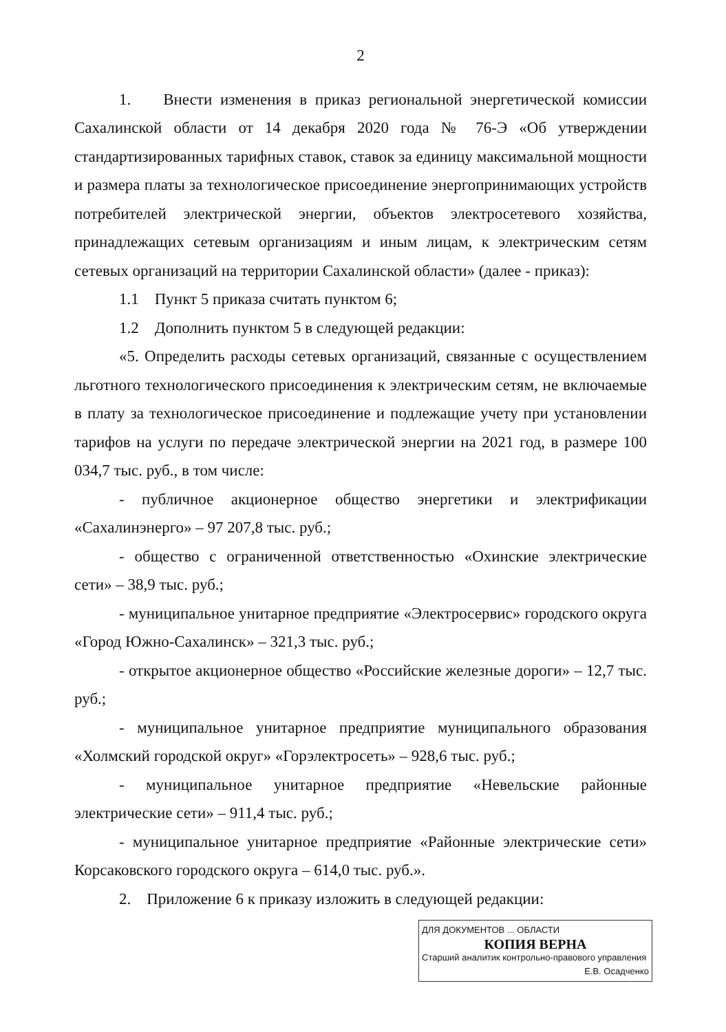2
1. Внести изменения в приказ региональной энергетической комиссии Сахалинской области от 14 декабря 2020 года № 76-Э «Об утверждении стандартизированных тарифных ставок, ставок за единицу максимальной мощности и размера платы за технологическое присоединение энергопринимающих устройств потребителей электрической энергии, объектов электросетевого хозяйства, принадлежащих сетевым организациям и иным лицам, к электрическим сетям сетевых организаций на территории Сахалинской области» (далее - приказ):
1.1 Пункт 5 приказа считать пунктом 6;
1.2 Дополнить пунктом 5 в следующей редакции:
«5. Определить расходы сетевых организаций, связанные с осуществлением льготного технологического присоединения к электрическим сетям, не включаемые в плату за технологическое присоединение и подлежащие учету при установлении тарифов на услуги по передаче электрической энергии на 2021 год, в размере 100 034,7 тыс. руб., в том числе:
- публичное акционерное общество энергетики и электрификации «Сахалинэнерго» – 97 207,8 тыс. руб.;
- общество с ограниченной ответственностью «Охинские электрические сети» – 38,9 тыс. руб.;
- муниципальное унитарное предприятие «Электросервис» городского округа «Город Южно-Сахалинск» – 321,3 тыс. руб.;
- открытое акционерное общество «Российские железные дороги» – 12,7 тыс. руб.;
- муниципальное унитарное предприятие муниципального образования «Холмский городской округ» «Горэлектросеть» – 928,6 тыс. руб.;
- муниципальное унитарное предприятие «Невельские районные электрические сети» – 911,4 тыс. руб.;
- муниципальное унитарное предприятие «Районные электрические сети» Корсаковского городского округа – 614,0 тыс. руб.».
2. Приложение 6 к приказу изложить в следующей редакции:
ДЛЯ ДОКУМЕНТОВ ... ОБЛАСТИ
КОПИЯ ВЕРНА
Старший аналитик контрольно-правового управления
Е.В. Осадченко